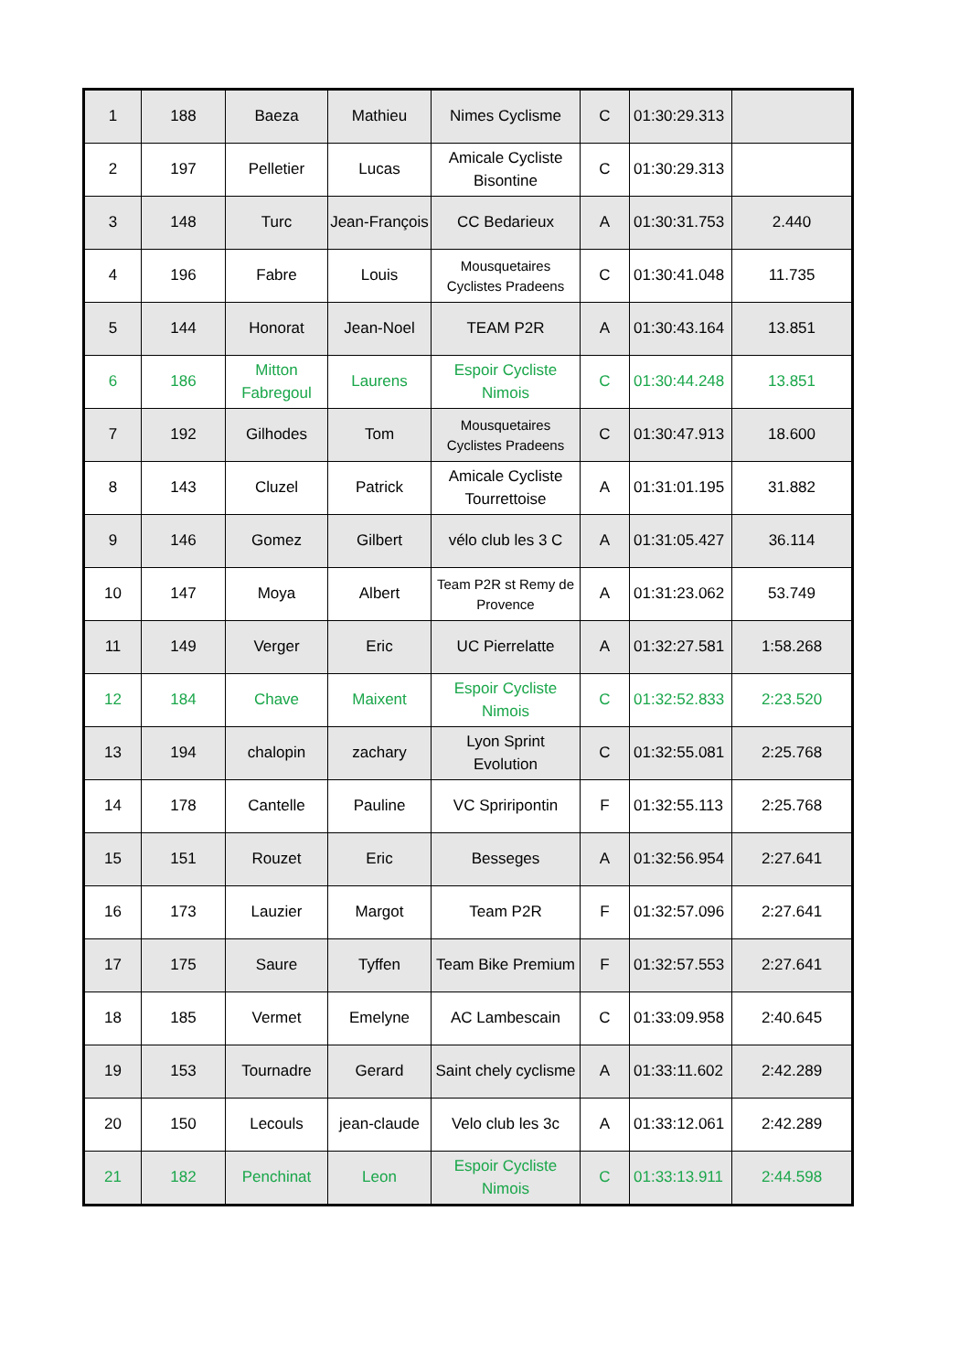| 1 | 188 | Baeza | Mathieu | Nimes Cyclisme | C | 01:30:29.313 | |
| 2 | 197 | Pelletier | Lucas | Amicale Cycliste Bisontine | C | 01:30:29.313 | |
| 3 | 148 | Turc | Jean-François | CC Bedarieux | A | 01:30:31.753 | 2.440 |
| 4 | 196 | Fabre | Louis | Mousquetaires Cyclistes Pradeens | C | 01:30:41.048 | 11.735 |
| 5 | 144 | Honorat | Jean-Noel | TEAM P2R | A | 01:30:43.164 | 13.851 |
| 6 | 186 | Mitton Fabregoul | Laurens | Espoir Cycliste Nimois | C | 01:30:44.248 | 13.851 |
| 7 | 192 | Gilhodes | Tom | Mousquetaires Cyclistes Pradeens | C | 01:30:47.913 | 18.600 |
| 8 | 143 | Cluzel | Patrick | Amicale Cycliste Tourrettoise | A | 01:31:01.195 | 31.882 |
| 9 | 146 | Gomez | Gilbert | vélo club les 3 C | A | 01:31:05.427 | 36.114 |
| 10 | 147 | Moya | Albert | Team P2R st Remy de Provence | A | 01:31:23.062 | 53.749 |
| 11 | 149 | Verger | Eric | UC Pierrelatte | A | 01:32:27.581 | 1:58.268 |
| 12 | 184 | Chave | Maixent | Espoir Cycliste Nimois | C | 01:32:52.833 | 2:23.520 |
| 13 | 194 | chalopin | zachary | Lyon Sprint Evolution | C | 01:32:55.081 | 2:25.768 |
| 14 | 178 | Cantelle | Pauline | VC Spriripontin | F | 01:32:55.113 | 2:25.768 |
| 15 | 151 | Rouzet | Eric | Besseges | A | 01:32:56.954 | 2:27.641 |
| 16 | 173 | Lauzier | Margot | Team P2R | F | 01:32:57.096 | 2:27.641 |
| 17 | 175 | Saure | Tyffen | Team Bike Premium | F | 01:32:57.553 | 2:27.641 |
| 18 | 185 | Vermet | Emelyne | AC Lambescain | C | 01:33:09.958 | 2:40.645 |
| 19 | 153 | Tournadre | Gerard | Saint chely cyclisme | A | 01:33:11.602 | 2:42.289 |
| 20 | 150 | Lecouls | jean-claude | Velo club les 3c | A | 01:33:12.061 | 2:42.289 |
| 21 | 182 | Penchinat | Leon | Espoir Cycliste Nimois | C | 01:33:13.911 | 2:44.598 |